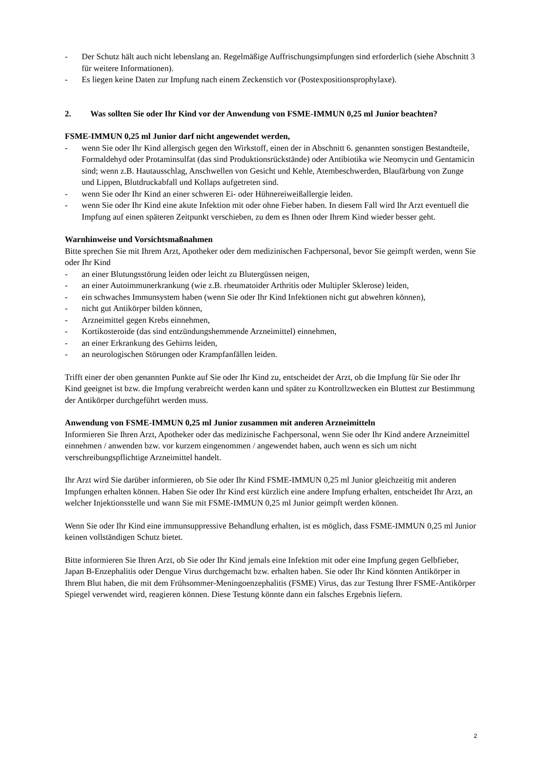- Der Schutz hält auch nicht lebenslang an. Regelmäßige Auffrischungsimpfungen sind erforderlich (siehe Abschnitt 3 für weitere Informationen).
- Es liegen keine Daten zur Impfung nach einem Zeckenstich vor (Postexpositionsprophylaxe).
2. Was sollten Sie oder Ihr Kind vor der Anwendung von FSME-IMMUN 0,25 ml Junior beachten?
FSME-IMMUN 0,25 ml Junior darf nicht angewendet werden,
- wenn Sie oder Ihr Kind allergisch gegen den Wirkstoff, einen der in Abschnitt 6. genannten sonstigen Bestandteile, Formaldehyd oder Protaminsulfat (das sind Produktionsrückstände) oder Antibiotika wie Neomycin und Gentamicin sind; wenn z.B. Hautausschlag, Anschwellen von Gesicht und Kehle, Atembeschwerden, Blaufärbung von Zunge und Lippen, Blutdruckabfall und Kollaps aufgetreten sind.
- wenn Sie oder Ihr Kind an einer schweren Ei- oder Hühnereiweißallergie leiden.
- wenn Sie oder Ihr Kind eine akute Infektion mit oder ohne Fieber haben. In diesem Fall wird Ihr Arzt eventuell die Impfung auf einen späteren Zeitpunkt verschieben, zu dem es Ihnen oder Ihrem Kind wieder besser geht.
Warnhinweise und Vorsichtsmaßnahmen
Bitte sprechen Sie mit Ihrem Arzt, Apotheker oder dem medizinischen Fachpersonal, bevor Sie geimpft werden, wenn Sie oder Ihr Kind
- an einer Blutungsstörung leiden oder leicht zu Blutergüssen neigen,
- an einer Autoimmunerkrankung (wie z.B. rheumatoider Arthritis oder Multipler Sklerose) leiden,
- ein schwaches Immunsystem haben (wenn Sie oder Ihr Kind Infektionen nicht gut abwehren können),
- nicht gut Antikörper bilden können,
- Arzneimittel gegen Krebs einnehmen,
- Kortikosteroide (das sind entzündungshemmende Arzneimittel) einnehmen,
- an einer Erkrankung des Gehirns leiden,
- an neurologischen Störungen oder Krampfanfällen leiden.
Trifft einer der oben genannten Punkte auf Sie oder Ihr Kind zu, entscheidet der Arzt, ob die Impfung für Sie oder Ihr Kind geeignet ist bzw. die Impfung verabreicht werden kann und später zu Kontrollzwecken ein Bluttest zur Bestimmung der Antikörper durchgeführt werden muss.
Anwendung von FSME-IMMUN 0,25 ml Junior zusammen mit anderen Arzneimitteln
Informieren Sie Ihren Arzt, Apotheker oder das medizinische Fachpersonal, wenn Sie oder Ihr Kind andere Arzneimittel einnehmen / anwenden bzw. vor kurzem eingenommen / angewendet haben, auch wenn es sich um nicht verschreibungspflichtige Arzneimittel handelt.
Ihr Arzt wird Sie darüber informieren, ob Sie oder Ihr Kind FSME-IMMUN 0,25 ml Junior gleichzeitig mit anderen Impfungen erhalten können. Haben Sie oder Ihr Kind erst kürzlich eine andere Impfung erhalten, entscheidet Ihr Arzt, an welcher Injektionsstelle und wann Sie mit FSME-IMMUN 0,25 ml Junior geimpft werden können.
Wenn Sie oder Ihr Kind eine immunsuppressive Behandlung erhalten, ist es möglich, dass FSME-IMMUN 0,25 ml Junior keinen vollständigen Schutz bietet.
Bitte informieren Sie Ihren Arzt, ob Sie oder Ihr Kind jemals eine Infektion mit oder eine Impfung gegen Gelbfieber, Japan B-Enzephalitis oder Dengue Virus durchgemacht bzw. erhalten haben. Sie oder Ihr Kind könnten Antikörper in Ihrem Blut haben, die mit dem Frühsommer-Meningoenzephalitis (FSME) Virus, das zur Testung Ihrer FSME-Antikörper Spiegel verwendet wird, reagieren können. Diese Testung könnte dann ein falsches Ergebnis liefern.
2